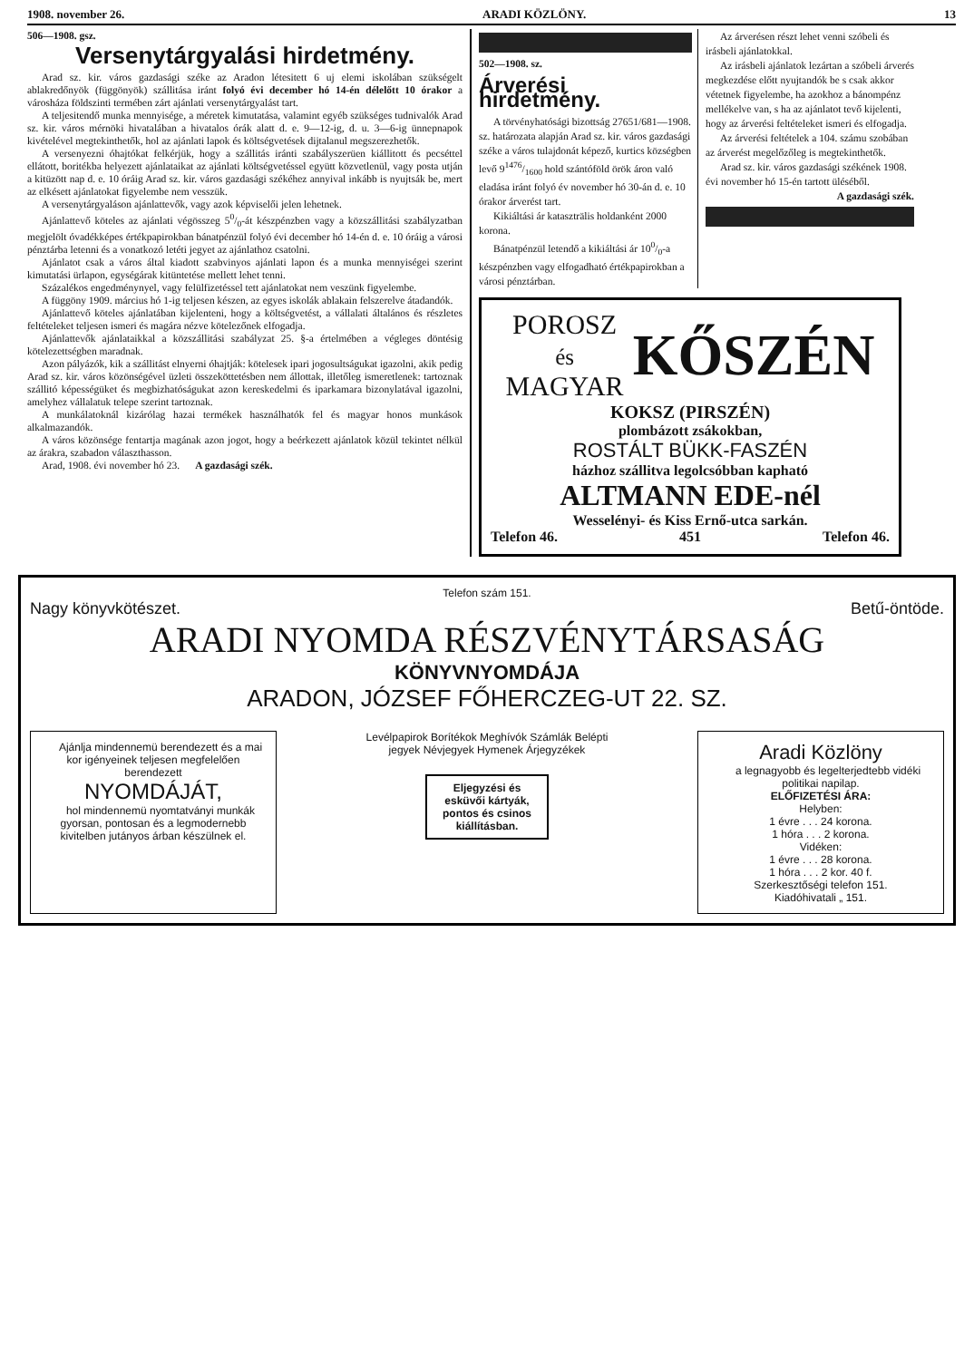1908. november 26. ARADI KÖZLÖNY. 13
506—1908. gsz.
Versenytárgyalási hirdetmény.
Arad sz. kir. város gazdasági széke az Aradon létesitett 6 uj elemi iskolában szükségelt ablakredőnyök (függönyök) szállitása iránt folyó évi december hó 14-én délelőtt 10 órakor a városháza földszinti termében zárt ajánlati versenytárgyalást tart.
A teljesitendő munka mennyisége, a méretek kimutatása, valamint egyéb szükséges tudnivalók Arad sz. kir. város mérnöki hivatalában a hivatalos órák alatt d. e. 9—12-ig, d. u. 3—6-ig ünnepnapok kivételével megtekinthetők, hol az ajánlati lapok és költségvetések dijtalanul megszerezhetők.
A versenyezni óhajtókat felkérjük, hogy a szállitás iránti szabályszerüen kiállitott és pecséttel ellátott, boritékba helyezett ajánlataikat az ajánlati költségvetéssel együtt közvetlenül, vagy posta utján a kitüzött nap d. e. 10 óráig Arad sz. kir. város gazdasági székéhez annyival inkább is nyujtsák be, mert az elkésett ajánlatokat figyelembe nem vesszük.
A versenytárgyaláson ajánlattevők, vagy azok képviselői jelen lehetnek.
Ajánlattevő köteles az ajánlati végösszeg 50/0-át készpénzben vagy a közszállitási szabályzatban megjelölt óvadékképes értékpapirokban bánatpénzül folyó évi december hó 14-én d. e. 10 óráig a városi pénztárba letenni és a vonatkozó letéti jegyet az ajánlathoz csatolni.
Ajánlatot csak a város által kiadott szabvinyos ajánlati lapon és a munka mennyiségei szerint kimutatási ürlapon, egységárak kitüntetése mellett lehet tenni.
Százalékos engedménynyel, vagy felülfizetéssel tett ajánlatokat nem veszünk figyelembe.
A függöny 1909. március hó 1-ig teljesen készen, az egyes iskolák ablakain felszerelve átadandók.
Ajánlattevő köteles ajánlatában kijelenteni, hogy a költségvetést, a vállalati általános és részletes feltételeket teljesen ismeri és magára nézve kötelezőnek elfogadja.
Ajánlattevők ajánlataikkal a közszállitási szabályzat 25. §-a értelmében a végleges döntésig kötelezettségben maradnak.
Azon pályázók, kik a szállitást elnyerni óhajtják: kötelesek ipari jogosultságukat igazolni, akik pedig Arad sz. kir. város közönségével üzleti összeköttetésben nem állottak, illetőleg ismeretlenek: tartoznak szállitó képességüket és megbizhatóságukat azon kereskedelmi és iparkamara bizonylatával igazolni, amelyhez vállalatuk telepe szerint tartoznak.
A munkálatoknál kizárólag hazai termékek használhatók fel és magyar honos munkások alkalmazandók.
A város közönsége fentartja magának azon jogot, hogy a beérkezett ajánlatok közül tekintet nélkül az árakra, szabadon választhasson.
Arad, 1908. évi november hó 23. A gazdasági szék.
502—1908. sz.
Árverési hirdetmény.
A törvényhatósági bizottság 27651/681—1908. sz. határozata alapján Arad sz. kir. város gazdasági széke a város tulajdonát képező, kurtics községben levő 91476/1600 hold szántóföld örök áron való eladása iránt folyó év november hó 30-án d. e. 10 órakor árverést tart.
Kikiáltási ár kataszträlis holdanként 2000 korona.
Bánatpénzül letendő a kikiáltási ár 100/0-a készpénzben vagy elfogadható értékpapirokban a városi pénztárban.
Az árverésen részt lehet venni szóbeli és irásbeli ajánlatokkal.
Az irásbeli ajánlatok lezártan a szóbeli árverés megkezdése előtt nyujtandók be s csak akkor vétetnek figyelembe, ha azokhoz a bánompénz mellékelve van, s ha az ajánlatot tevő kijelenti, hogy az árverési feltételeket ismeri és elfogadja.
Az árverési feltételek a 104. számu szobában az árverést megelőzőleg is megtekinthetők.
Arad sz. kir. város gazdasági székének 1908. évi november hó 15-én tartott üléséből.
A gazdasági szék.
POROSZ
és
MAGYAR
KŐSZÉN
KOKSZ (PIRSZÉN)
plombázott zsákokban,
ROSTÁLT BÜKK-FASZÉN
házhoz szállitva legolcsóbban kapható
ALTMANN EDE-nél
Wesselényi- és Kiss Ernő-utca sarkán.
Telefon 46. 451 Telefon 46.
Telefon szám 151.
Nagy könyvkötészet. Betű-öntöde.
ARADI NYOMDA RÉSZVÉNYTÁRSASÁG
KÖNYVNYOMDÁJA
ARADON, JÓZSEF FŐHERCZEG-UT 22. SZ.
Ajánlja mindennemü berendezett és a mai kor igényeinek teljesen megfelelően berendezett
NYOMDÁJÁT,
hol mindennemü nyomtatványi munkák gyorsan, pontosan és a legmodernebb kivitelben jutányos árban készülnek el.
Levélpapirok Borítékok Meghívók Számlák Belépti jegyek Névjegyek Hymenek Árjegyzékek
Eljegyzési és esküvői kártyák, pontos és csinos kiállításban.
Aradi Közlöny
a legnagyobb és legelterjedtebb vidéki politikai napilap.
ELŐFIZETÉSI ÁRA:
Helyben:
1 évre . . . 24 korona.
1 hóra . . . 2 korona.
Vidéken:
1 évre . . . 28 korona.
1 hóra . . . 2 kor. 40 f.
Szerkesztőségi telefon 151.
Kiadóhivatali „ 151.